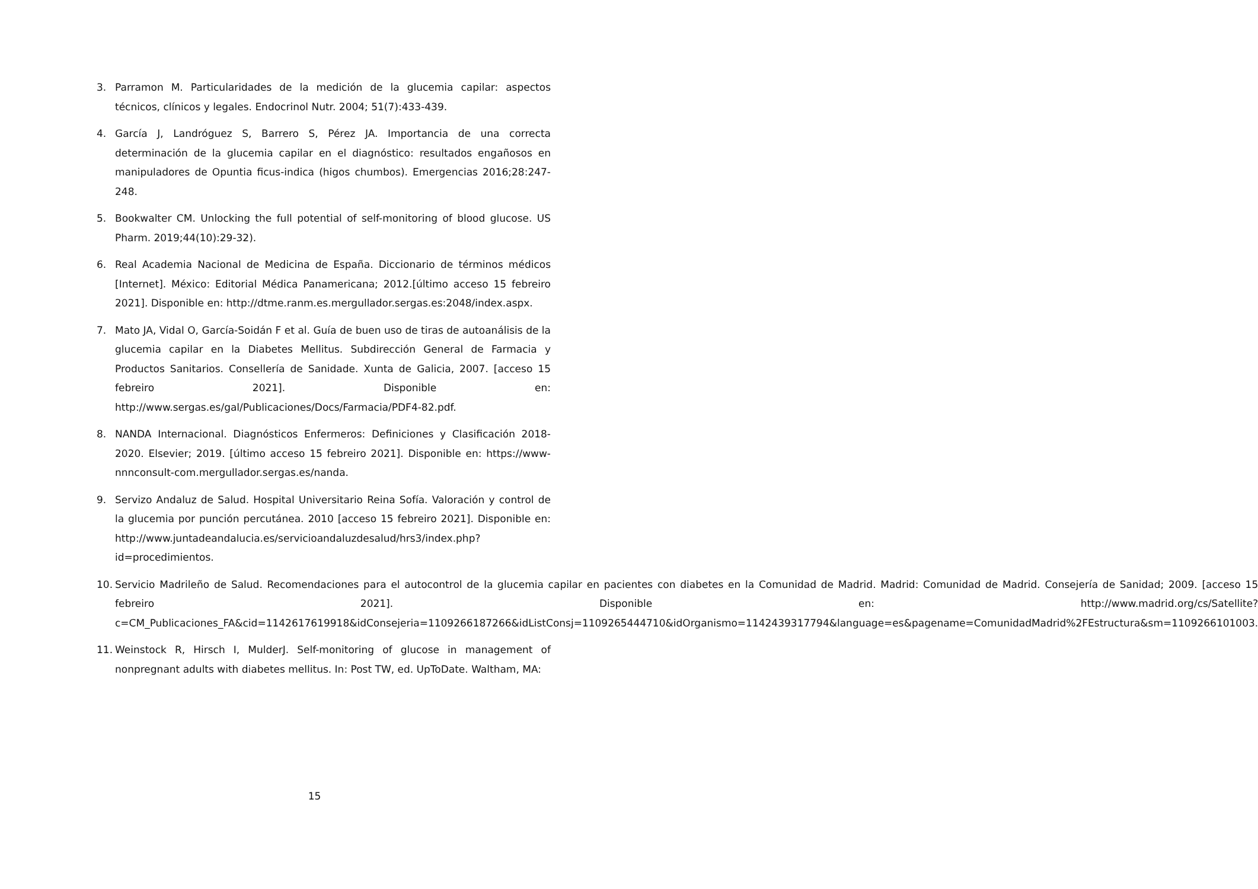3. Parramon M. Particularidades de la medición de la glucemia capilar: aspectos técnicos, clínicos y legales. Endocrinol Nutr. 2004; 51(7):433-439.
4. García J, Landróguez S, Barrero S, Pérez JA. Importancia de una correcta determinación de la glucemia capilar en el diagnóstico: resultados engañosos en manipuladores de Opuntia ficus-indica (higos chumbos). Emergencias 2016;28:247-248.
5. Bookwalter CM. Unlocking the full potential of self-monitoring of blood glucose. US Pharm. 2019;44(10):29-32).
6. Real Academia Nacional de Medicina de España. Diccionario de términos médicos [Internet]. México: Editorial Médica Panamericana; 2012.[último acceso 15 febreiro 2021]. Disponible en: http://dtme.ranm.es.mergullador.sergas.es:2048/index.aspx.
7. Mato JA, Vidal O, García-Soidán F et al. Guía de buen uso de tiras de autoanálisis de la glucemia capilar en la Diabetes Mellitus. Subdirección General de Farmacia y Productos Sanitarios. Consellería de Sanidade. Xunta de Galicia, 2007. [acceso 15 febreiro 2021]. Disponible en: http://www.sergas.es/gal/Publicaciones/Docs/Farmacia/PDF4-82.pdf.
8. NANDA Internacional. Diagnósticos Enfermeros: Definiciones y Clasificación 2018-2020. Elsevier; 2019. [último acceso 15 febreiro 2021]. Disponible en: https://www-nnnconsult-com.mergullador.sergas.es/nanda.
9. Servizo Andaluz de Salud. Hospital Universitario Reina Sofía. Valoración y control de la glucemia por punción percutánea. 2010 [acceso 15 febreiro 2021]. Disponible en: http://www.juntadeandalucia.es/servicioandaluzdesalud/hrs3/index.php?id=procedimientos.
10. Servicio Madrileño de Salud. Recomendaciones para el autocontrol de la glucemia capilar en pacientes con diabetes en la Comunidad de Madrid. Madrid: Comunidad de Madrid. Consejería de Sanidad; 2009. [acceso 15 febreiro 2021]. Disponible en: http://www.madrid.org/cs/Satellite?c=CM_Publicaciones_FA&cid=1142617619918&idConsejeria=1109266187266&idListConsj=1109265444710&idOrganismo=1142439317794&language=es&pagename=ComunidadMadrid%2FEstructura&sm=1109266101003.
11. Weinstock R, Hirsch I, MulderJ. Self-monitoring of glucose in management of nonpregnant adults with diabetes mellitus. In: Post TW, ed. UpToDate. Waltham, MA:
15